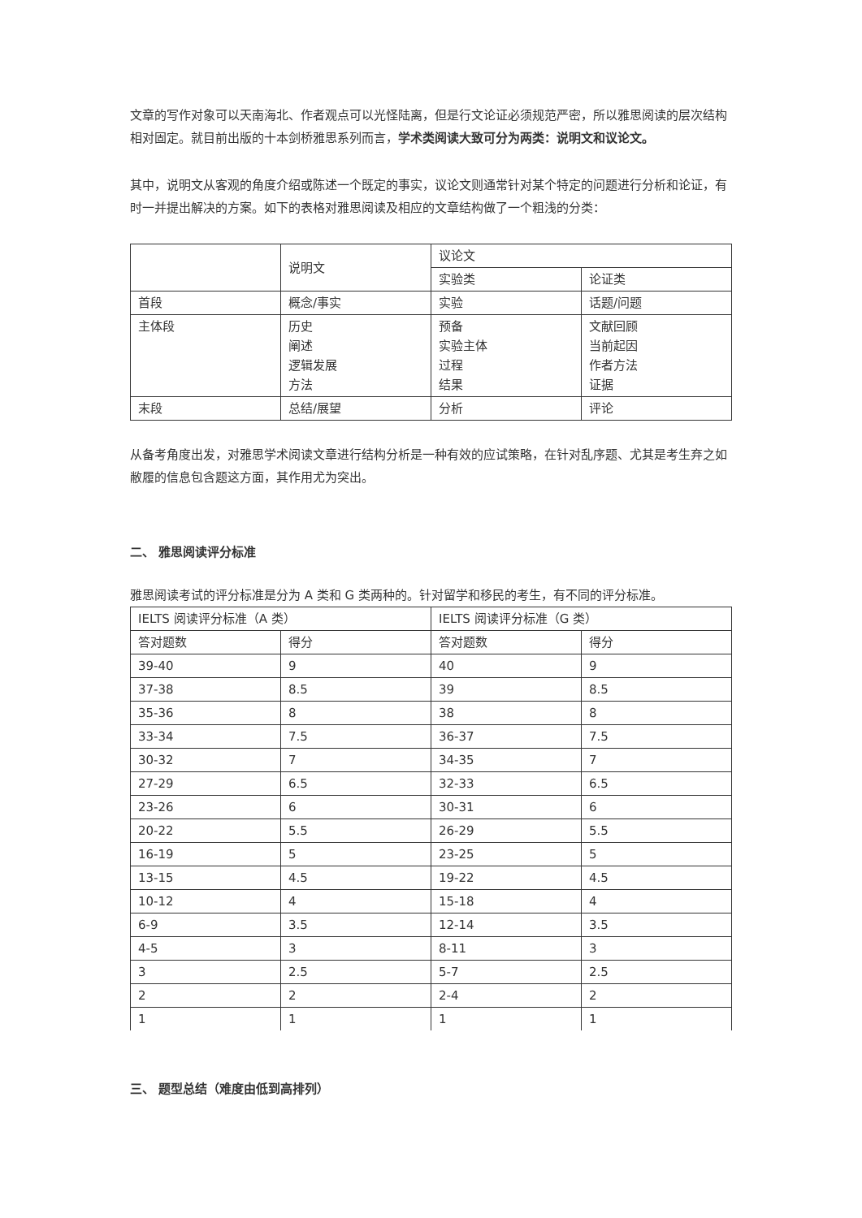文章的写作对象可以天南海北、作者观点可以光怪陆离，但是行文论证必须规范严密，所以雅思阅读的层次结构相对固定。就目前出版的十本剑桥雅思系列而言，学术类阅读大致可分为两类：说明文和议论文。
其中，说明文从客观的角度介绍或陈述一个既定的事实，议论文则通常针对某个特定的问题进行分析和论证，有时一并提出解决的方案。如下的表格对雅思阅读及相应的文章结构做了一个粗浅的分类：
| | 说明文 | 议论文 | |
| | | 实验类 | 论证类 |
| 首段 | 概念/事实 | 实验 | 话题/问题 |
| 主体段 | 历史 阐述 逻辑发展 方法 | 预备 实验主体 过程 结果 | 文献回顾 当前起因 作者方法 证据 |
| 末段 | 总结/展望 | 分析 | 评论 |
从备考角度出发，对雅思学术阅读文章进行结构分析是一种有效的应试策略，在针对乱序题、尤其是考生弃之如敝履的信息包含题这方面，其作用尤为突出。
二、 雅思阅读评分标准
雅思阅读考试的评分标准是分为 A 类和 G 类两种的。针对留学和移民的考生，有不同的评分标准。
| IELTS 阅读评分标准（A 类） | | IELTS 阅读评分标准（G 类） | |
| 答对题数 | 得分 | 答对题数 | 得分 |
| 39-40 | 9 | 40 | 9 |
| 37-38 | 8.5 | 39 | 8.5 |
| 35-36 | 8 | 38 | 8 |
| 33-34 | 7.5 | 36-37 | 7.5 |
| 30-32 | 7 | 34-35 | 7 |
| 27-29 | 6.5 | 32-33 | 6.5 |
| 23-26 | 6 | 30-31 | 6 |
| 20-22 | 5.5 | 26-29 | 5.5 |
| 16-19 | 5 | 23-25 | 5 |
| 13-15 | 4.5 | 19-22 | 4.5 |
| 10-12 | 4 | 15-18 | 4 |
| 6-9 | 3.5 | 12-14 | 3.5 |
| 4-5 | 3 | 8-11 | 3 |
| 3 | 2.5 | 5-7 | 2.5 |
| 2 | 2 | 2-4 | 2 |
| 1 | 1 | 1 | 1 |
三、 题型总结（难度由低到高排列）